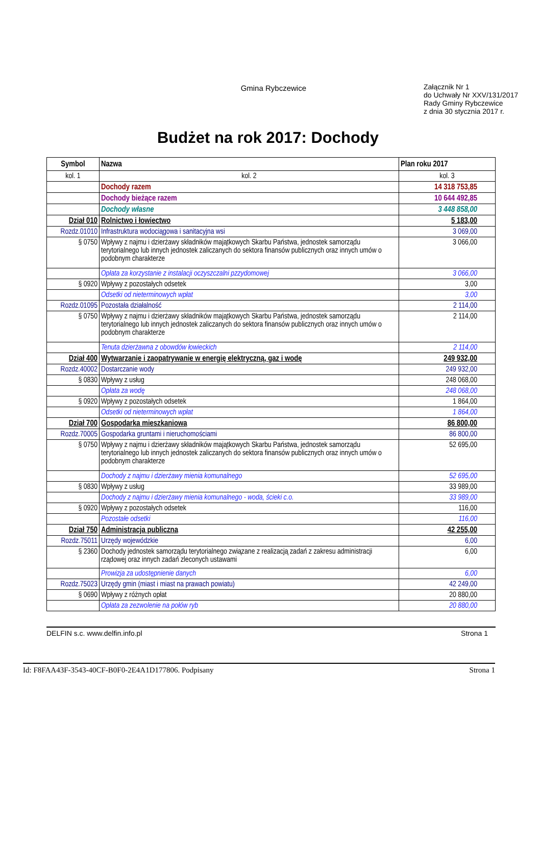Gmina Rybczewice
Załącznik Nr 1
do Uchwały Nr XXV/131/2017
Rady Gminy Rybczewice
z dnia 30 stycznia 2017 r.
Budżet na rok 2017: Dochody
| Symbol | Nazwa | Plan roku 2017 |
| --- | --- | --- |
| kol. 1 | kol. 2 | kol. 3 |
| | Dochody razem | 14 318 753,85 |
| | Dochody bieżące razem | 10 644 492,85 |
| | Dochody własne | 3 448 858,00 |
| Dział 010 | Rolnictwo i łowiectwo | 5 183,00 |
| Rozdz.01010 | Infrastruktura wodociągowa i sanitacyjna wsi | 3 069,00 |
| § 0750 | Wpływy z najmu i dzierżawy składników majątkowych Skarbu Państwa, jednostek samorządu terytorialnego lub innych jednostek zaliczanych do sektora finansów publicznych oraz innych umów o podobnym charakterze | 3 066,00 |
| | Opłata za korzystanie z instalacji oczyszczalni pzzydomowej | 3 066,00 |
| § 0920 | Wpływy z pozostałych odsetek | 3,00 |
| | Odsetki od nieterminowych wpłat | 3,00 |
| Rozdz.01095 | Pozostała działalność | 2 114,00 |
| § 0750 | Wpływy z najmu i dzierżawy składników majątkowych Skarbu Państwa, jednostek samorządu terytorialnego lub innych jednostek zaliczanych do sektora finansów publicznych oraz innych umów o podobnym charakterze | 2 114,00 |
| | Tenuta dzierżawna z obowdów łowieckich | 2 114,00 |
| Dział 400 | Wytwarzanie i zaopatrywanie w energię elektryczną, gaz i wodę | 249 932,00 |
| Rozdz.40002 | Dostarczanie wody | 249 932,00 |
| § 0830 | Wpływy z usług | 248 068,00 |
| | Opłata za wodę | 248 068,00 |
| § 0920 | Wpływy z pozostałych odsetek | 1 864,00 |
| | Odsetki od nieterminowych wpłat | 1 864,00 |
| Dział 700 | Gospodarka mieszkaniowa | 86 800,00 |
| Rozdz.70005 | Gospodarka gruntami i nieruchomościami | 86 800,00 |
| § 0750 | Wpływy z najmu i dzierżawy składników majątkowych Skarbu Państwa, jednostek samorządu terytorialnego lub innych jednostek zaliczanych do sektora finansów publicznych oraz innych umów o podobnym charakterze | 52 695,00 |
| | Dochody z najmu i dzierżawy mienia komunalnego | 52 695,00 |
| § 0830 | Wpływy z usług | 33 989,00 |
| | Dochody z najmu i dzierżawy mienia komunalnego - woda, ścieki c.o. | 33 989,00 |
| § 0920 | Wpływy z pozostałych odsetek | 116,00 |
| | Pozostałe odsetki | 116,00 |
| Dział 750 | Administracja publiczna | 42 255,00 |
| Rozdz.75011 | Urzędy wojewódzkie | 6,00 |
| § 2360 | Dochody jednostek samorządu terytorialnego związane z realizacją zadań z zakresu administracji rządowej oraz innych zadań zleconych ustawami | 6,00 |
| | Prowizja za udostępnienie danych | 6,00 |
| Rozdz.75023 | Urzędy gmin (miast i miast na prawach powiatu) | 42 249,00 |
| § 0690 | Wpływy z różnych opłat | 20 880,00 |
| | Opłata za zezwolenie na połów ryb | 20 880,00 |
DELFIN s.c. www.delfin.info.pl Strona 1
Id: F8FAA43F-3543-40CF-B0F0-2E4A1D177806. Podpisany Strona 1